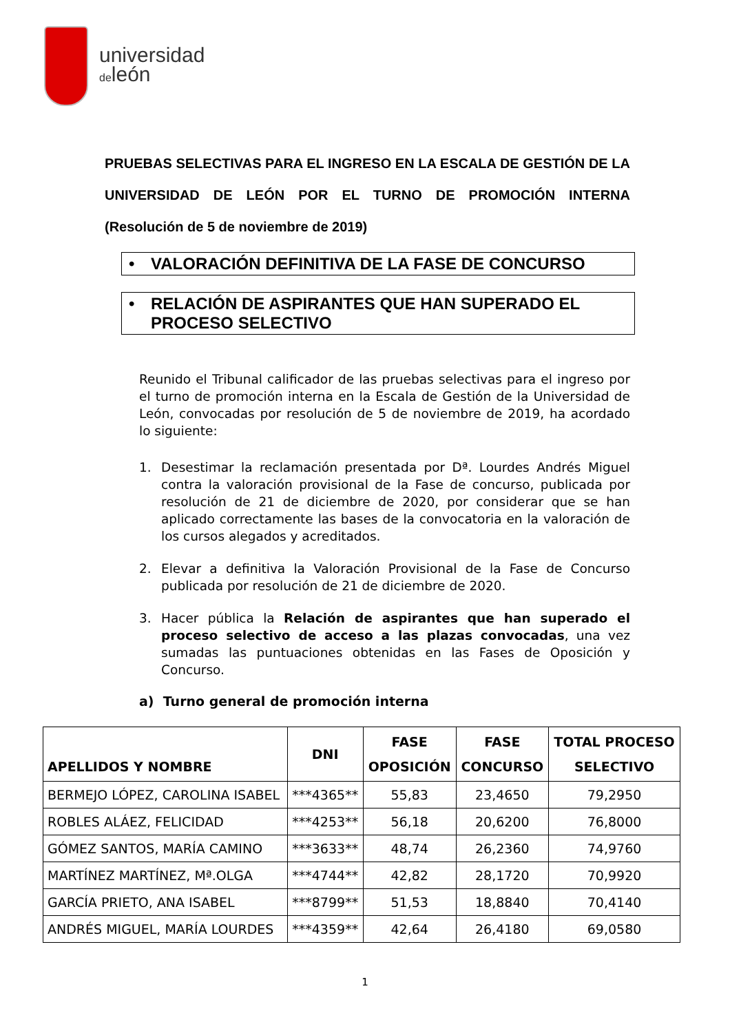universidad
deleón
PRUEBAS SELECTIVAS PARA EL INGRESO EN LA ESCALA DE GESTIÓN DE LA UNIVERSIDAD DE LEÓN POR EL TURNO DE PROMOCIÓN INTERNA (Resolución de 5 de noviembre de 2019)
• VALORACIÓN DEFINITIVA DE LA FASE DE CONCURSO
• RELACIÓN DE ASPIRANTES QUE HAN SUPERADO EL PROCESO SELECTIVO
Reunido el Tribunal calificador de las pruebas selectivas para el ingreso por el turno de promoción interna en la Escala de Gestión de la Universidad de León, convocadas por resolución de 5 de noviembre de 2019, ha acordado lo siguiente:
1. Desestimar la reclamación presentada por Dª. Lourdes Andrés Miguel contra la valoración provisional de la Fase de concurso, publicada por resolución de 21 de diciembre de 2020, por considerar que se han aplicado correctamente las bases de la convocatoria en la valoración de los cursos alegados y acreditados.
2. Elevar a definitiva la Valoración Provisional de la Fase de Concurso publicada por resolución de 21 de diciembre de 2020.
3. Hacer pública la Relación de aspirantes que han superado el proceso selectivo de acceso a las plazas convocadas, una vez sumadas las puntuaciones obtenidas en las Fases de Oposición y Concurso.
a) Turno general de promoción interna
| APELLIDOS Y NOMBRE | DNI | FASE OPOSICIÓN | FASE CONCURSO | TOTAL PROCESO SELECTIVO |
| --- | --- | --- | --- | --- |
| BERMEJO LÓPEZ, CAROLINA ISABEL | ***4365** | 55,83 | 23,4650 | 79,2950 |
| ROBLES ALÁEZ, FELICIDAD | ***4253** | 56,18 | 20,6200 | 76,8000 |
| GÓMEZ SANTOS, MARÍA CAMINO | ***3633** | 48,74 | 26,2360 | 74,9760 |
| MARTÍNEZ MARTÍNEZ, Mª.OLGA | ***4744** | 42,82 | 28,1720 | 70,9920 |
| GARCÍA PRIETO, ANA ISABEL | ***8799** | 51,53 | 18,8840 | 70,4140 |
| ANDRÉS MIGUEL, MARÍA LOURDES | ***4359** | 42,64 | 26,4180 | 69,0580 |
1